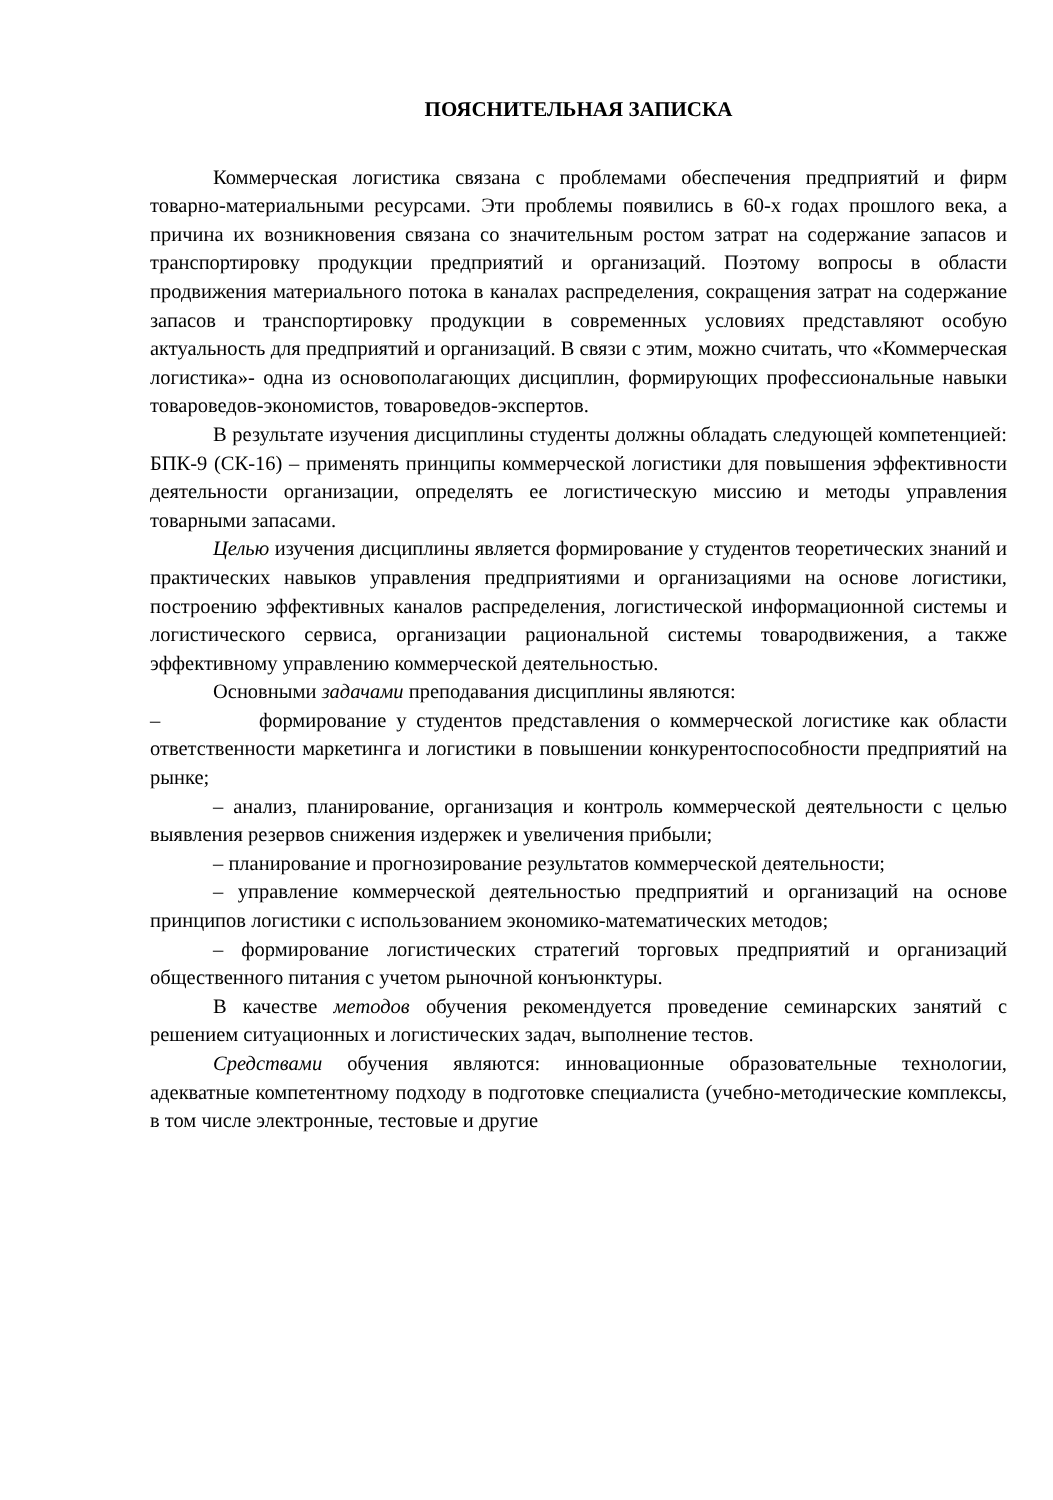ПОЯСНИТЕЛЬНАЯ ЗАПИСКА
Коммерческая логистика связана с проблемами обеспечения предприятий и фирм товарно-материальными ресурсами. Эти проблемы появились в 60-х годах прошлого века, а причина их возникновения связана со значительным ростом затрат на содержание запасов и транспортировку продукции предприятий и организаций. Поэтому вопросы в области продвижения материального потока в каналах распределения, сокращения затрат на содержание запасов и транспортировку продукции в современных условиях представляют особую актуальность для предприятий и организаций. В связи с этим, можно считать, что «Коммерческая логистика»- одна из основополагающих дисциплин, формирующих профессиональные навыки товароведов-экономистов, товароведов-экспертов.
В результате изучения дисциплины студенты должны обладать следующей компетенцией: БПК-9 (СК-16) – применять принципы коммерческой логистики для повышения эффективности деятельности организации, определять ее логистическую миссию и методы управления товарными запасами.
Целью изучения дисциплины является формирование у студентов теоретических знаний и практических навыков управления предприятиями и организациями на основе логистики, построению эффективных каналов распределения, логистической информационной системы и логистического сервиса, организации рациональной системы товародвижения, а также эффективному управлению коммерческой деятельностью.
Основными задачами преподавания дисциплины являются:
– формирование у студентов представления о коммерческой логистике как области ответственности маркетинга и логистики в повышении конкурентоспособности предприятий на рынке;
– анализ, планирование, организация и контроль коммерческой деятельности с целью выявления резервов снижения издержек и увеличения прибыли;
– планирование и прогнозирование результатов коммерческой деятельности;
– управление коммерческой деятельностью предприятий и организаций на основе принципов логистики с использованием экономико-математических методов;
– формирование логистических стратегий торговых предприятий и организаций общественного питания с учетом рыночной конъюнктуры.
В качестве методов обучения рекомендуется проведение семинарских занятий с решением ситуационных и логистических задач, выполнение тестов.
Средствами обучения являются: инновационные образовательные технологии, адекватные компетентному подходу в подготовке специалиста (учебно-методические комплексы, в том числе электронные, тестовые и другие